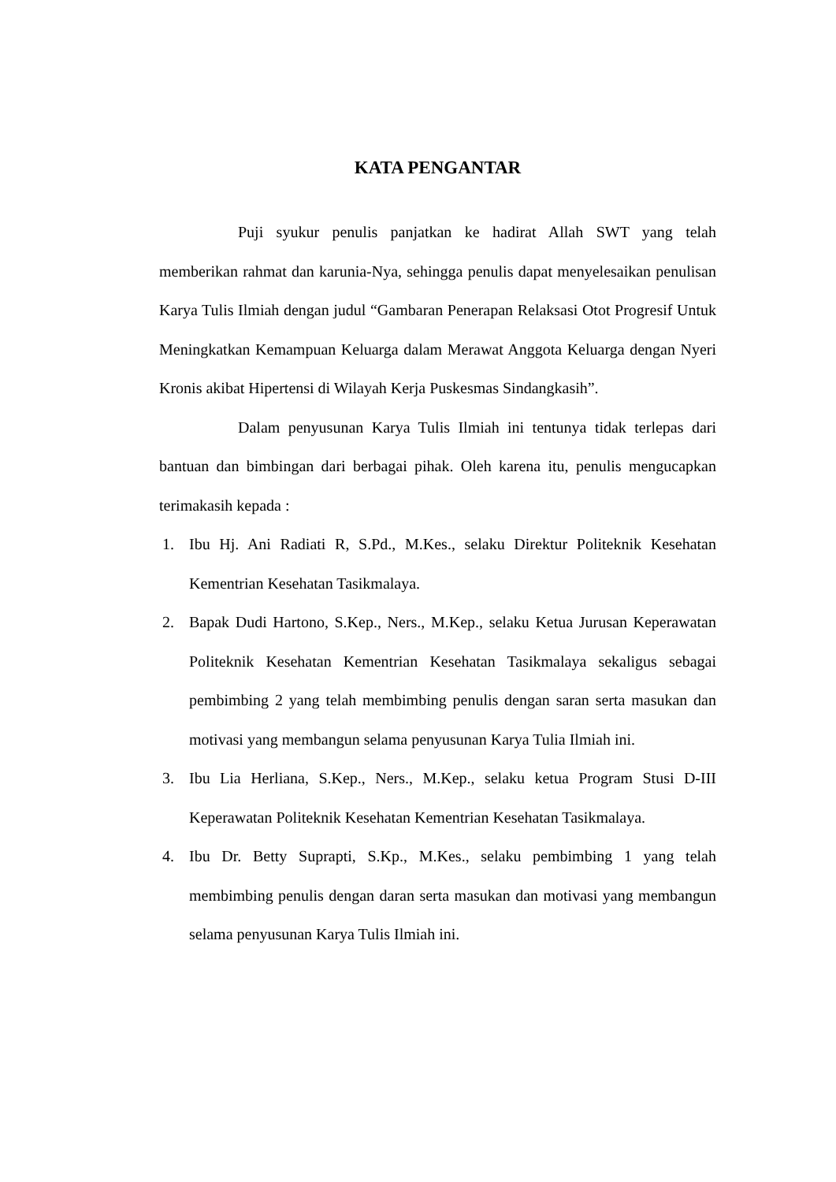KATA PENGANTAR
Puji syukur penulis panjatkan ke hadirat Allah SWT yang telah memberikan rahmat dan karunia-Nya, sehingga penulis dapat menyelesaikan penulisan Karya Tulis Ilmiah dengan judul “Gambaran Penerapan Relaksasi Otot Progresif Untuk Meningkatkan Kemampuan Keluarga dalam Merawat Anggota Keluarga dengan Nyeri Kronis akibat Hipertensi di Wilayah Kerja Puskesmas Sindangkasih”.
Dalam penyusunan Karya Tulis Ilmiah ini tentunya tidak terlepas dari bantuan dan bimbingan dari berbagai pihak. Oleh karena itu, penulis mengucapkan terimakasih kepada :
1. Ibu Hj. Ani Radiati R, S.Pd., M.Kes., selaku Direktur Politeknik Kesehatan Kementrian Kesehatan Tasikmalaya.
2. Bapak Dudi Hartono, S.Kep., Ners., M.Kep., selaku Ketua Jurusan Keperawatan Politeknik Kesehatan Kementrian Kesehatan Tasikmalaya sekaligus sebagai pembimbing 2 yang telah membimbing penulis dengan saran serta masukan dan motivasi yang membangun selama penyusunan Karya Tulia Ilmiah ini.
3. Ibu Lia Herliana, S.Kep., Ners., M.Kep., selaku ketua Program Stusi D-III Keperawatan Politeknik Kesehatan Kementrian Kesehatan Tasikmalaya.
4. Ibu Dr. Betty Suprapti, S.Kp., M.Kes., selaku pembimbing 1 yang telah membimbing penulis dengan daran serta masukan dan motivasi yang membangun selama penyusunan Karya Tulis Ilmiah ini.